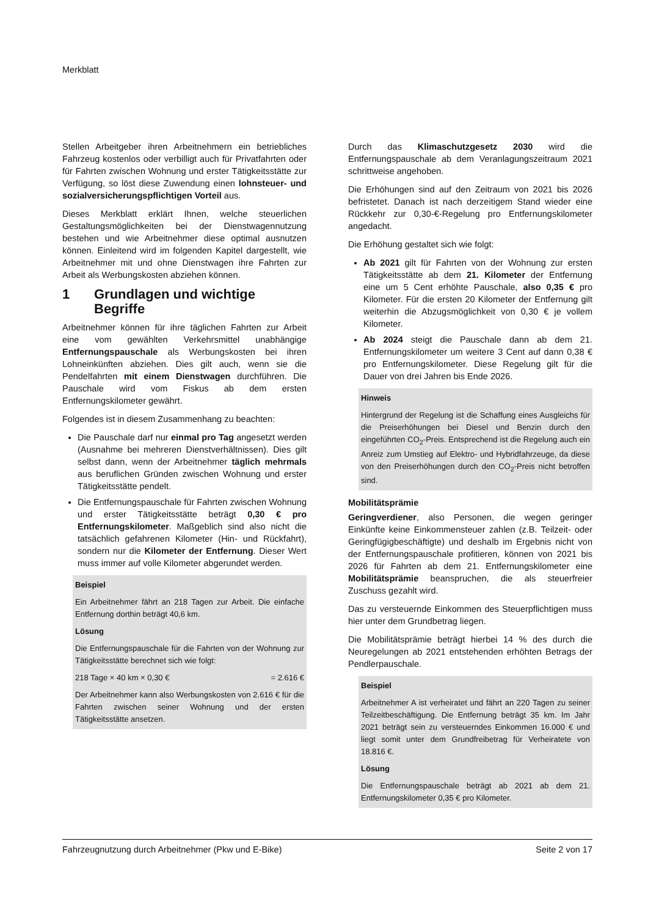Merkblatt
Stellen Arbeitgeber ihren Arbeitnehmern ein betriebliches Fahrzeug kostenlos oder verbilligt auch für Privatfahrten oder für Fahrten zwischen Wohnung und erster Tätigkeitsstätte zur Verfügung, so löst diese Zuwendung einen lohnsteuer- und sozialversicherungspflichtigen Vorteil aus.
Dieses Merkblatt erklärt Ihnen, welche steuerlichen Gestaltungsmöglichkeiten bei der Dienstwagennutzung bestehen und wie Arbeitnehmer diese optimal ausnutzen können. Einleitend wird im folgenden Kapitel dargestellt, wie Arbeitnehmer mit und ohne Dienstwagen ihre Fahrten zur Arbeit als Werbungskosten abziehen können.
1 Grundlagen und wichtige Begriffe
Arbeitnehmer können für ihre täglichen Fahrten zur Arbeit eine vom gewählten Verkehrsmittel unabhängige Entfernungspauschale als Werbungskosten bei ihren Lohneinkünften abziehen. Dies gilt auch, wenn sie die Pendelfahrten mit einem Dienstwagen durchführen. Die Pauschale wird vom Fiskus ab dem ersten Entfernungskilometer gewährt.
Folgendes ist in diesem Zusammenhang zu beachten:
Die Pauschale darf nur einmal pro Tag angesetzt werden (Ausnahme bei mehreren Dienstverhältnissen). Dies gilt selbst dann, wenn der Arbeitnehmer täglich mehrmals aus beruflichen Gründen zwischen Wohnung und erster Tätigkeitsstätte pendelt.
Die Entfernungspauschale für Fahrten zwischen Wohnung und erster Tätigkeitsstätte beträgt 0,30 € pro Entfernungskilometer. Maßgeblich sind also nicht die tatsächlich gefahrenen Kilometer (Hin- und Rückfahrt), sondern nur die Kilometer der Entfernung. Dieser Wert muss immer auf volle Kilometer abgerundet werden.
Beispiel
Ein Arbeitnehmer fährt an 218 Tagen zur Arbeit. Die einfache Entfernung dorthin beträgt 40,6 km.
Lösung
Die Entfernungspauschale für die Fahrten von der Wohnung zur Tätigkeitsstätte berechnet sich wie folgt:
218 Tage × 40 km × 0,30 € = 2.616 €
Der Arbeitnehmer kann also Werbungskosten von 2.616 € für die Fahrten zwischen seiner Wohnung und der ersten Tätigkeitsstätte ansetzen.
Durch das Klimaschutzgesetz 2030 wird die Entfernungspauschale ab dem Veranlagungszeitraum 2021 schrittweise angehoben.
Die Erhöhungen sind auf den Zeitraum von 2021 bis 2026 befristetet. Danach ist nach derzeitigem Stand wieder eine Rückkehr zur 0,30-€-Regelung pro Entfernungskilometer angedacht.
Die Erhöhung gestaltet sich wie folgt:
Ab 2021 gilt für Fahrten von der Wohnung zur ersten Tätigkeitsstätte ab dem 21. Kilometer der Entfernung eine um 5 Cent erhöhte Pauschale, also 0,35 € pro Kilometer. Für die ersten 20 Kilometer der Entfernung gilt weiterhin die Abzugsmöglichkeit von 0,30 € je vollem Kilometer.
Ab 2024 steigt die Pauschale dann ab dem 21. Entfernungskilometer um weitere 3 Cent auf dann 0,38 € pro Entfernungskilometer. Diese Regelung gilt für die Dauer von drei Jahren bis Ende 2026.
Hinweis
Hintergrund der Regelung ist die Schaffung eines Ausgleichs für die Preiserhöhungen bei Diesel und Benzin durch den eingeführten CO<sub>2</sub>-Preis. Entsprechend ist die Regelung auch ein Anreiz zum Umstieg auf Elektro- und Hybridfahrzeuge, da diese von den Preiserhöhungen durch den CO<sub>2</sub>-Preis nicht betroffen sind.
Mobilitätsprämie
Geringverdiener, also Personen, die wegen geringer Einkünfte keine Einkommensteuer zahlen (z.B. Teilzeit- oder Geringfügigbeschäftigte) und deshalb im Ergebnis nicht von der Entfernungspauschale profitieren, können von 2021 bis 2026 für Fahrten ab dem 21. Entfernungskilometer eine Mobilitätsprämie beanspruchen, die als steuerfreier Zuschuss gezahlt wird.
Das zu versteuernde Einkommen des Steuerpflichtigen muss hier unter dem Grundbetrag liegen.
Die Mobilitätsprämie beträgt hierbei 14 % des durch die Neuregelungen ab 2021 entstehenden erhöhten Betrags der Pendlerpauschale.
Beispiel
Arbeitnehmer A ist verheiratet und fährt an 220 Tagen zu seiner Teilzeitbeschäftigung. Die Entfernung beträgt 35 km. Im Jahr 2021 beträgt sein zu versteuerndes Einkommen 16.000 € und liegt somit unter dem Grundfreibetrag für Verheiratete von 18.816 €.
Lösung
Die Entfernungspauschale beträgt ab 2021 ab dem 21. Entfernungskilometer 0,35 € pro Kilometer.
Fahrzeugnutzung durch Arbeitnehmer (Pkw und E-Bike) Seite 2 von 17